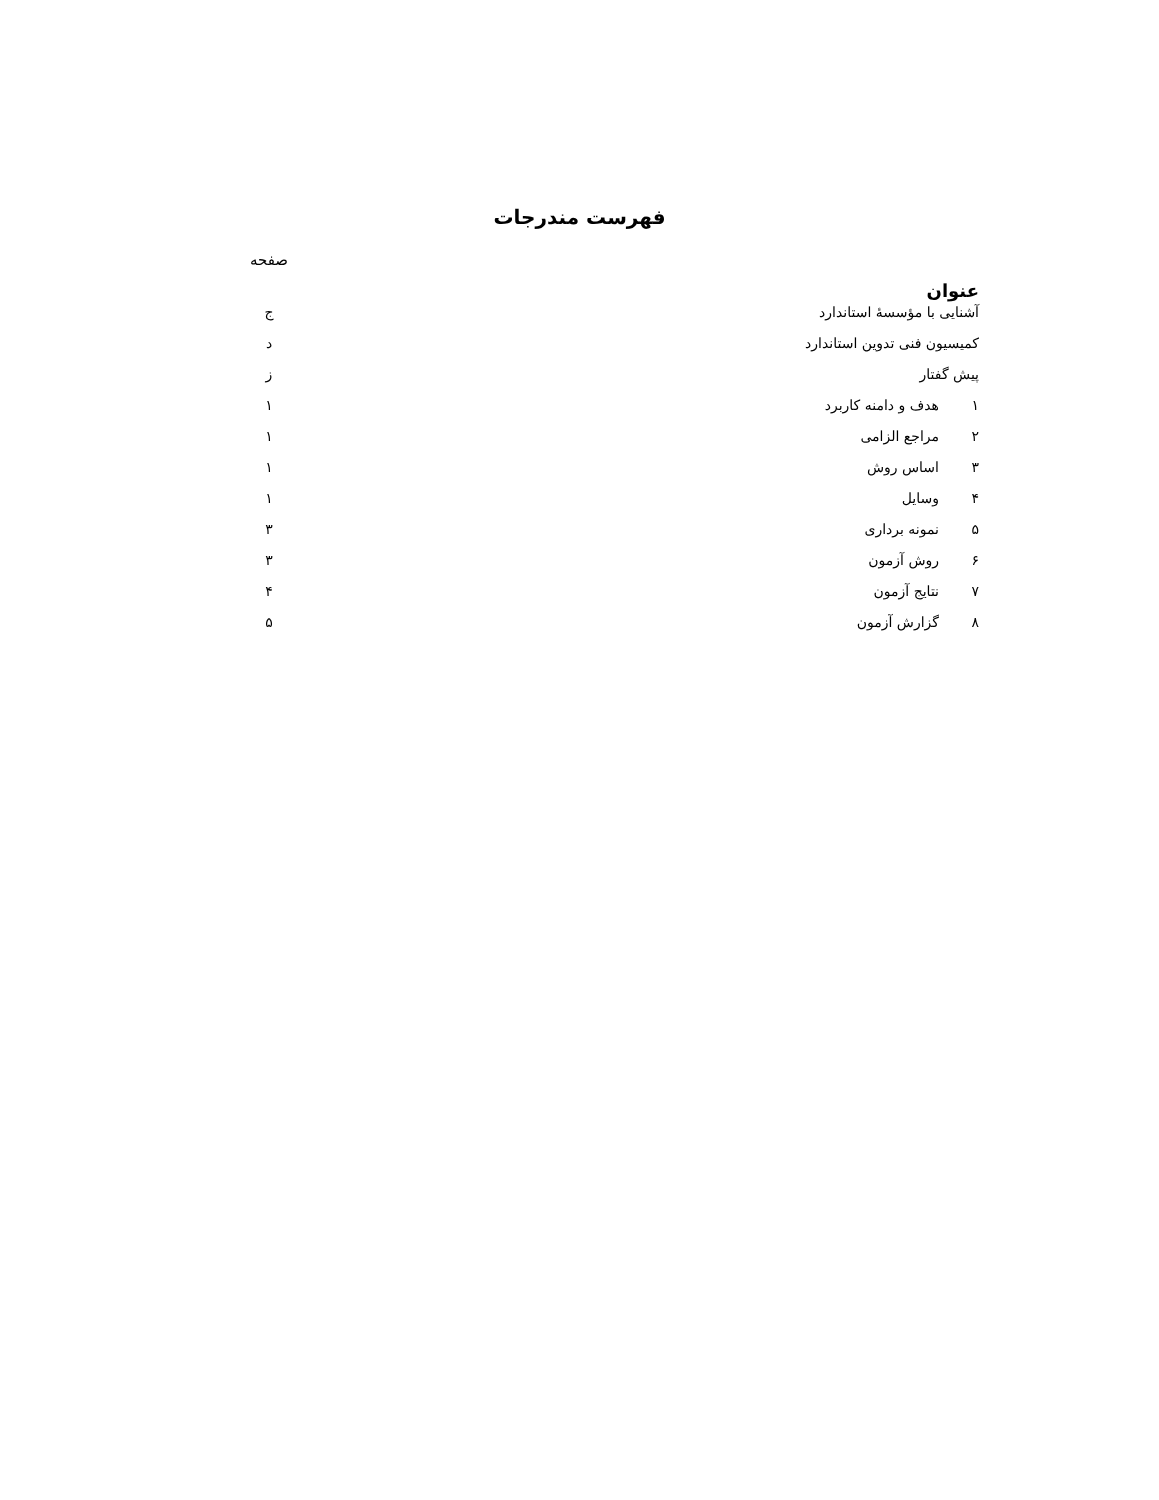فهرست مندرجات
صفحه
عنوان
آشنایی با مؤسسهٔ استاندارد ج
کمیسیون فنی تدوین استاندارد د
پیش گفتار ز
۱ هدف و دامنه کاربرد ۱
۲ مراجع الزامی ۱
۳ اساس روش ۱
۴ وسایل ۱
۵ نمونه برداری ۳
۶ روش آزمون ۳
۷ نتایج آزمون ۴
۸ گزارش آزمون ۵